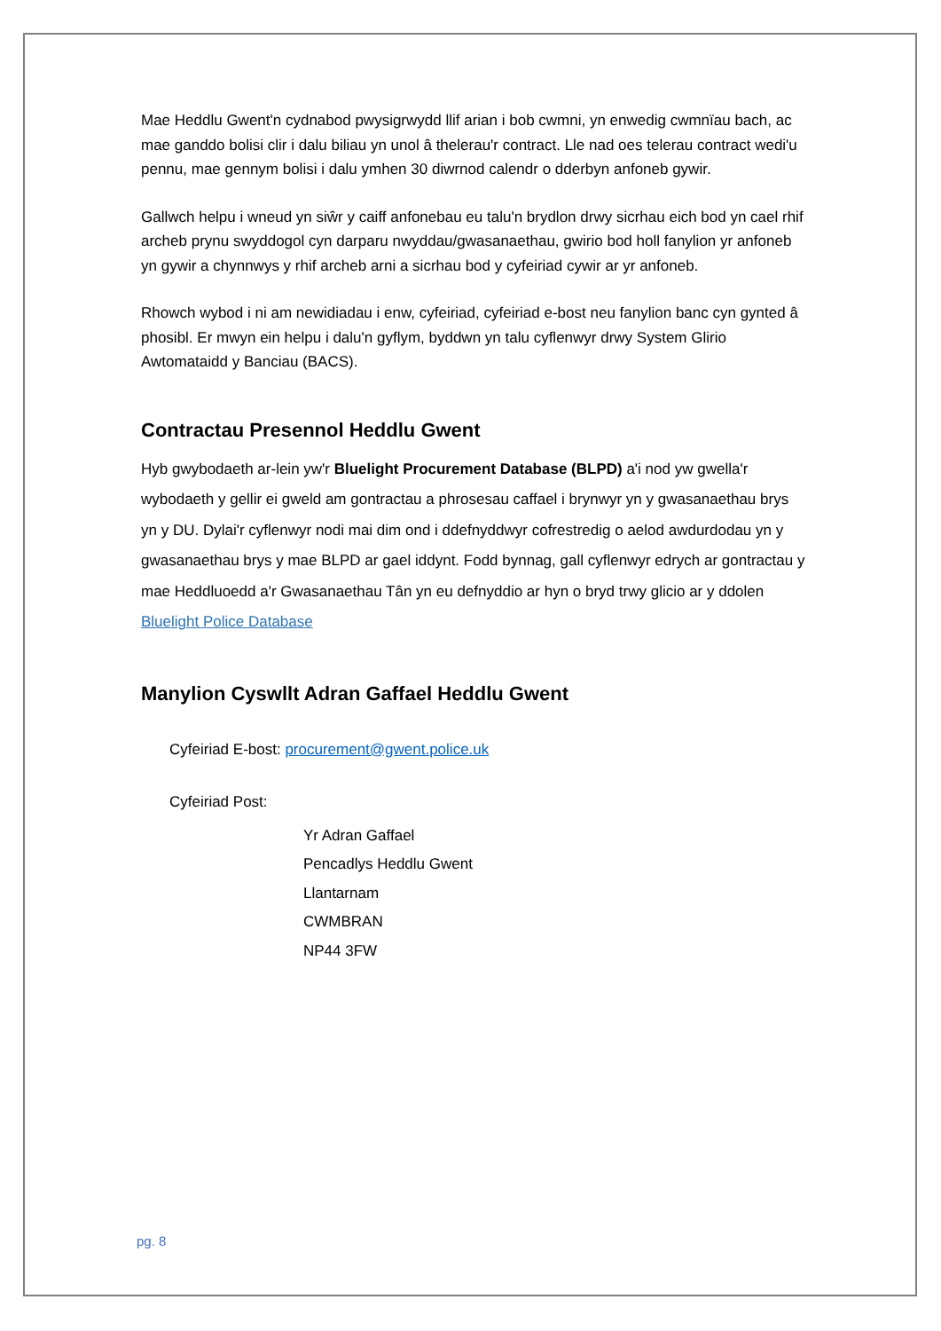Mae Heddlu Gwent'n cydnabod pwysigrwydd llif arian i bob cwmni, yn enwedig cwmnïau bach, ac mae ganddo bolisi clir i dalu biliau yn unol â thelerau'r contract. Lle nad oes telerau contract wedi'u pennu, mae gennym bolisi i dalu ymhen 30 diwrnod calendr o dderbyn anfoneb gywir.
Gallwch helpu i wneud yn siŵr y caiff anfonebau eu talu'n brydlon drwy sicrhau eich bod yn cael rhif archeb prynu swyddogol cyn darparu nwyddau/gwasanaethau, gwirio bod holl fanylion yr anfoneb yn gywir a chynnwys y rhif archeb arni a sicrhau bod y cyfeiriad cywir ar yr anfoneb.
Rhowch wybod i ni am newidiadau i enw, cyfeiriad, cyfeiriad e-bost neu fanylion banc cyn gynted â phosibl. Er mwyn ein helpu i dalu'n gyflym, byddwn yn talu cyflenwyr drwy System Glirio Awtomataidd y Banciau (BACS).
Contractau Presennol Heddlu Gwent
Hyb gwybodaeth ar-lein yw'r Bluelight Procurement Database (BLPD) a'i nod yw gwella'r wybodaeth y gellir ei gweld am gontractau a phrosesau caffael i brynwyr yn y gwasanaethau brys yn y DU. Dylai'r cyflenwyr nodi mai dim ond i ddefnyddwyr cofrestredig o aelod awdurdodau yn y gwasanaethau brys y mae BLPD ar gael iddynt. Fodd bynnag, gall cyflenwyr edrych ar gontractau y mae Heddluoedd a'r Gwasanaethau Tân yn eu defnyddio ar hyn o bryd trwy glicio ar y ddolen Bluelight Police Database
Manylion Cyswllt Adran Gaffael Heddlu Gwent
Cyfeiriad E-bost: procurement@gwent.police.uk
Cyfeiriad Post:
Yr Adran Gaffael
Pencadlys Heddlu Gwent
Llantarnam
CWMBRAN
NP44 3FW
pg. 8